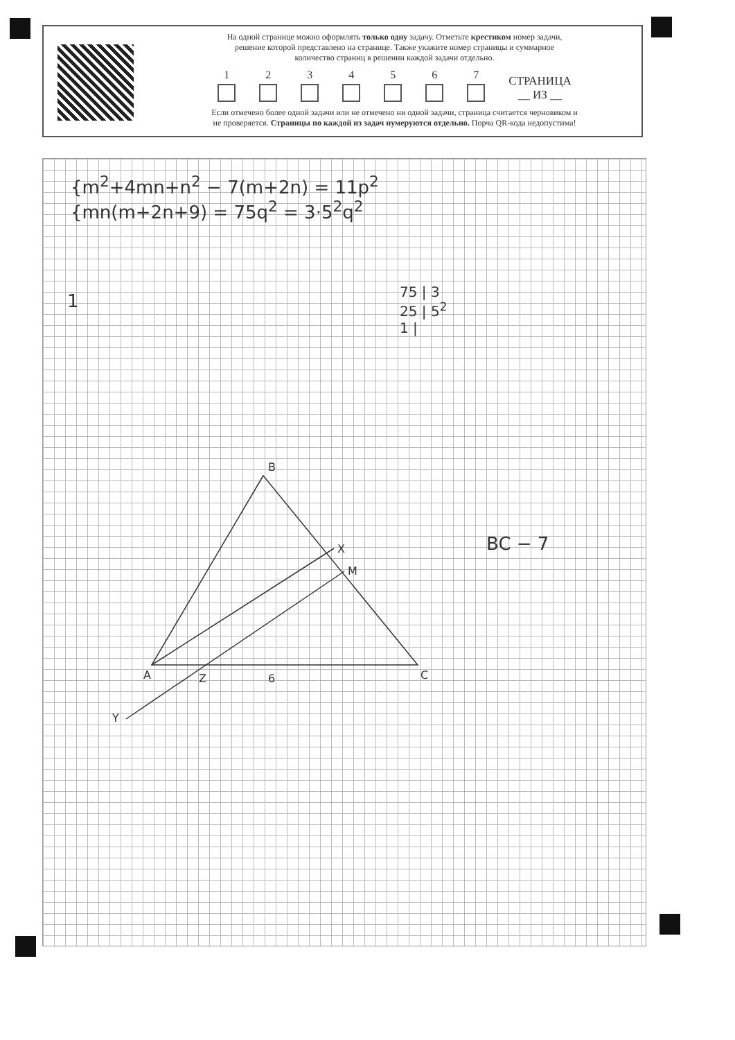На одной странице можно оформлять только одну задачу. Отметьте крестиком номер задачи,
решение которой представлено на странице. Также укажите номер страницы и суммарное
количество страниц в решении каждой задачи отдельно.
1
2
3
4
5
6
7
СТРАНИЦА
__ ИЗ __
Если отмечено более одной задачи или не отмечено ни одной задачи, страница считается черновиком и
не проверяется. Страницы по каждой из задач нумеруются отдельно. Порча QR-кода недопустима!
{m<sup>2</sup>+4mn+n<sup>2</sup> − 7(m+2n) = 11p<sup>2</sup>
{mn(m+2n+9) = 75q<sup>2</sup> = 3·5<sup>2</sup>q<sup>2</sup>
1
75 | 3
25 | 5<sup>2</sup>
1 |
BC − 7
B
X
M
A
C
Z
6
Y